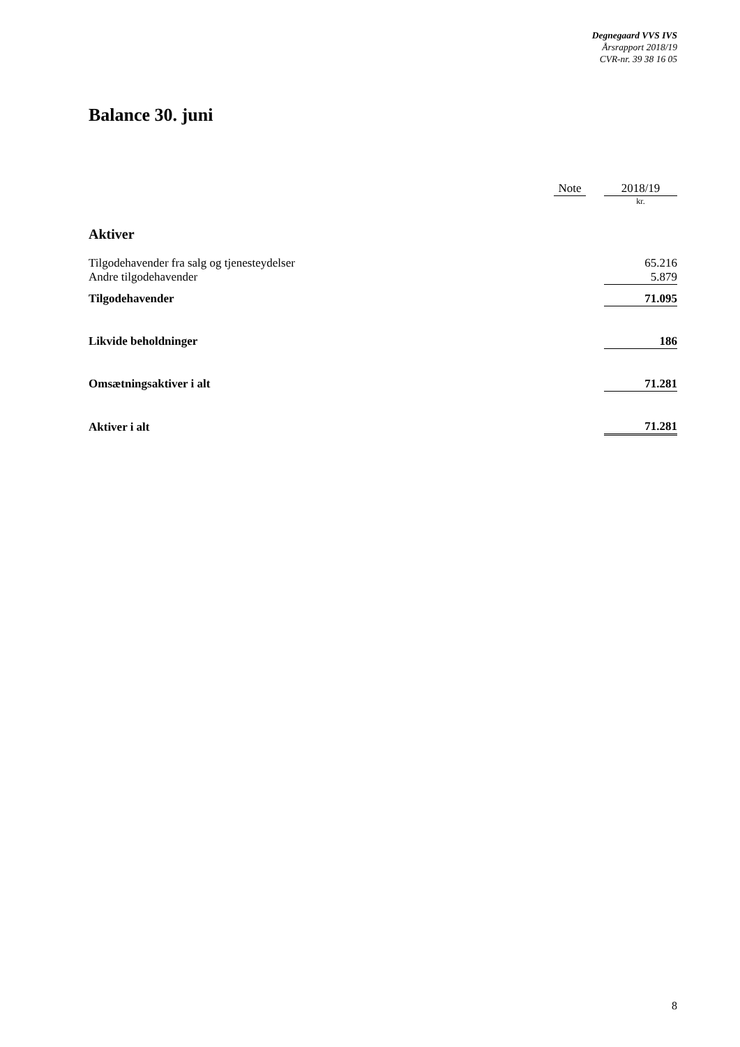Degnegaard VVS IVS
Årsrapport 2018/19
CVR-nr. 39 38 16 05
Balance 30. juni
| | Note | | 2018/19 |
| --- | --- | --- | --- |
| | | | kr. |
| Aktiver | | | |
| Tilgodehavender fra salg og tjenesteydelser | | | 65.216 |
| Andre tilgodehavender | | | 5.879 |
| Tilgodehavender | | | 71.095 |
| Likvide beholdninger | | | 186 |
| Omsætningsaktiver i alt | | | 71.281 |
| Aktiver i alt | | | 71.281 |
8